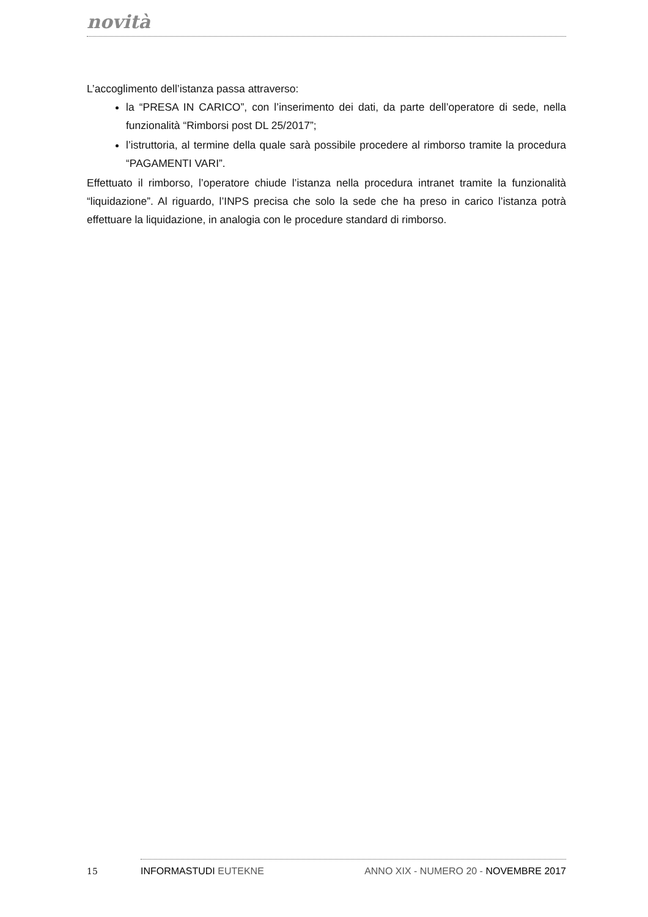novità
L’accoglimento dell’istanza passa attraverso:
la “PRESA IN CARICO”, con l’inserimento dei dati, da parte dell’operatore di sede, nella funzionalità “Rimborsi post DL 25/2017”;
l’istruttoria, al termine della quale sarà possibile procedere al rimborso tramite la procedura “PAGAMENTI VARI”.
Effettuato il rimborso, l’operatore chiude l’istanza nella procedura intranet tramite la funzionalità “liquidazione”. Al riguardo, l’INPS precisa che solo la sede che ha preso in carico l’istanza potrà effettuare la liquidazione, in analogia con le procedure standard di rimborso.
15 INFORMASTUDI EUTEKNE ANNO XIX - NUMERO 20 - NOVEMBRE 2017